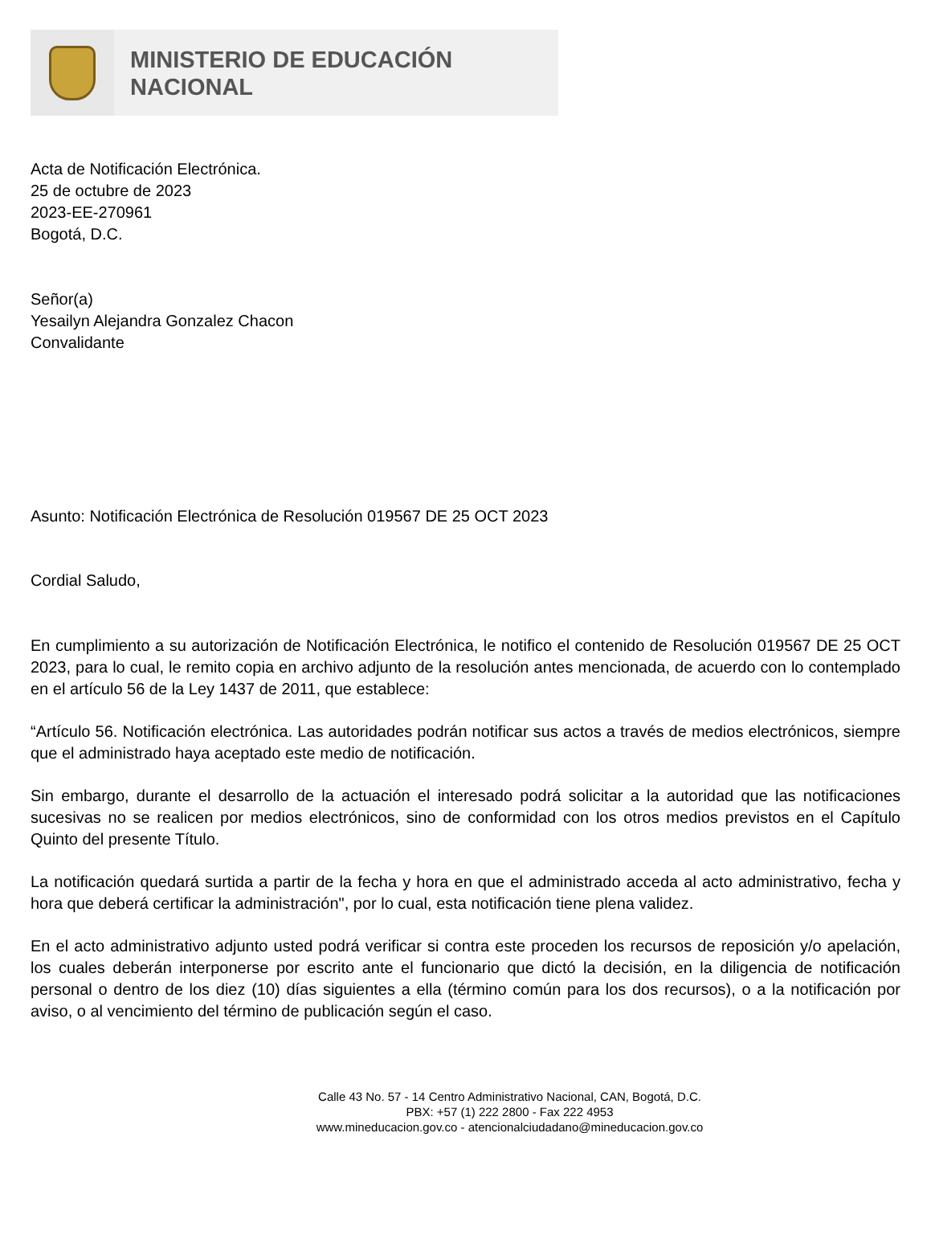MINISTERIO DE EDUCACIÓN
NACIONAL
Acta de Notificación Electrónica.
25 de octubre de 2023
2023-EE-270961
Bogotá, D.C.
Señor(a)
Yesailyn Alejandra Gonzalez Chacon
Convalidante
Asunto: Notificación Electrónica de Resolución 019567 DE 25 OCT 2023
Cordial Saludo,
En cumplimiento a su autorización de Notificación Electrónica, le notifico el contenido de Resolución 019567 DE 25 OCT 2023, para lo cual, le remito copia en archivo adjunto de la resolución antes mencionada, de acuerdo con lo contemplado en el artículo 56 de la Ley 1437 de 2011, que establece:
“Artículo 56. Notificación electrónica. Las autoridades podrán notificar sus actos a través de medios electrónicos, siempre que el administrado haya aceptado este medio de notificación.
Sin embargo, durante el desarrollo de la actuación el interesado podrá solicitar a la autoridad que las notificaciones sucesivas no se realicen por medios electrónicos, sino de conformidad con los otros medios previstos en el Capítulo Quinto del presente Título.
La notificación quedará surtida a partir de la fecha y hora en que el administrado acceda al acto administrativo, fecha y hora que deberá certificar la administración", por lo cual, esta notificación tiene plena validez.
En el acto administrativo adjunto usted podrá verificar si contra este proceden los recursos de reposición y/o apelación, los cuales deberán interponerse por escrito ante el funcionario que dictó la decisión, en la diligencia de notificación personal o dentro de los diez (10) días siguientes a ella (término común para los dos recursos), o a la notificación por aviso, o al vencimiento del término de publicación según el caso.
Calle 43 No. 57 - 14 Centro Administrativo Nacional, CAN, Bogotá, D.C.
PBX: +57 (1) 222 2800 - Fax 222 4953
www.mineducacion.gov.co - atencionalciudadano@mineducacion.gov.co